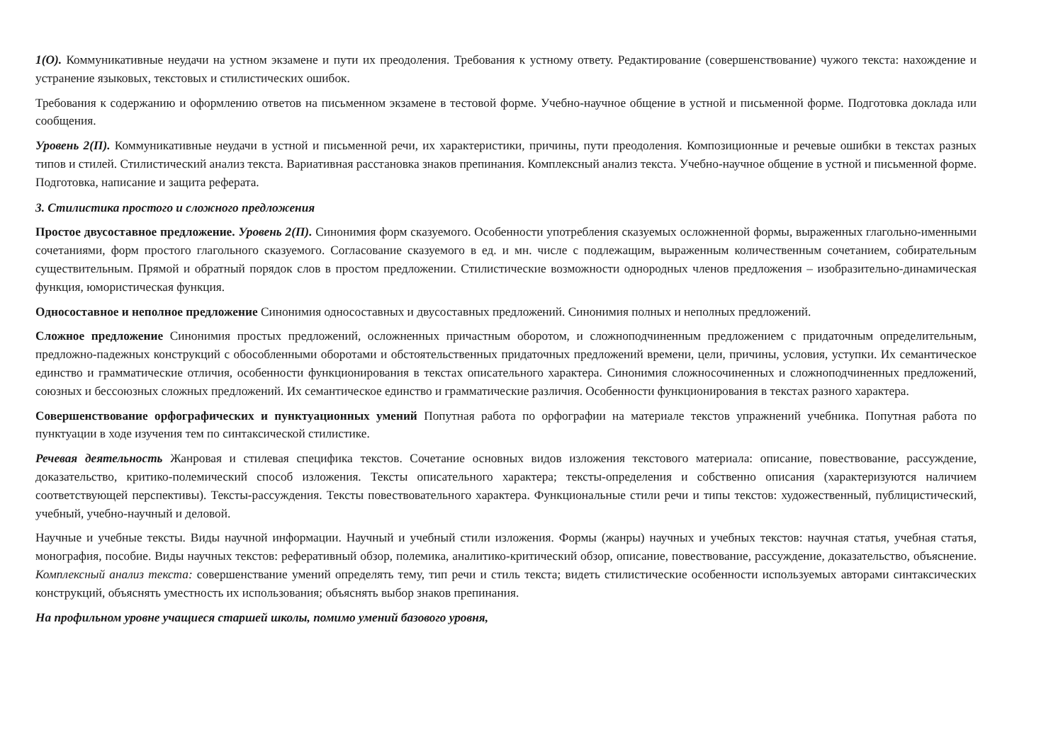1(О). Коммуникативные неудачи на устном экзамене и пути их преодоления. Требования к устному ответу. Редактирование (совершенствование) чужого текста: нахождение и устранение языковых, текстовых и стилистических ошибок.
Требования к содержанию и оформлению ответов на письменном экзамене в тестовой форме. Учебно-научное общение в устной и письменной форме. Подготовка доклада или сообщения.
Уровень 2(П). Коммуникативные неудачи в устной и письменной речи, их характеристики, причины, пути преодоления. Композиционные и речевые ошибки в текстах разных типов и стилей. Стилистический анализ текста. Вариативная расстановка знаков препинания. Комплексный анализ текста. Учебно-научное общение в устной и письменной форме. Подготовка, написание и защита реферата.
3. Стилистика простого и сложного предложения
Простое двусоставное предложение. Уровень 2(П). Синонимия форм сказуемого. Особенности употребления сказуемых осложненной формы, выраженных глагольно-именными сочетаниями, форм простого глагольного сказуемого. Согласование сказуемого в ед. и мн. числе с подлежащим, выраженным количественным сочетанием, собирательным существительным. Прямой и обратный порядок слов в простом предложении. Стилистические возможности однородных членов предложения – изобразительно-динамическая функция, юмористическая функция.
Односоставное и неполное предложение Синонимия односоставных и двусоставных предложений. Синонимия полных и неполных предложений.
Сложное предложение Синонимия простых предложений, осложненных причастным оборотом, и сложноподчиненным предложением с придаточным определительным, предложно-падежных конструкций с обособленными оборотами и обстоятельственных придаточных предложений времени, цели, причины, условия, уступки. Их семантическое единство и грамматические отличия, особенности функционирования в текстах описательного характера. Синонимия сложносочиненных и сложноподчиненных предложений, союзных и бессоюзных сложных предложений. Их семантическое единство и грамматические различия. Особенности функционирования в текстах разного характера.
Совершенствование орфографических и пунктуационных умений Попутная работа по орфографии на материале текстов упражнений учебника. Попутная работа по пунктуации в ходе изучения тем по синтаксической стилистике.
Речевая деятельность Жанровая и стилевая специфика текстов. Сочетание основных видов изложения текстового материала: описание, повествование, рассуждение, доказательство, критико-полемический способ изложения. Тексты описательного характера; тексты-определения и собственно описания (характеризуются наличием соответствующей перспективы). Тексты-рассуждения. Тексты повествовательного характера. Функциональные стили речи и типы текстов: художественный, публицистический, учебный, учебно-научный и деловой.
Научные и учебные тексты. Виды научной информации. Научный и учебный стили изложения. Формы (жанры) научных и учебных текстов: научная статья, учебная статья, монография, пособие. Виды научных текстов: реферативный обзор, полемика, аналитико-критический обзор, описание, повествование, рассуждение, доказательство, объяснение. Комплексный анализ текста: совершенствание умений определять тему, тип речи и стиль текста; видеть стилистические особенности используемых авторами синтаксических конструкций, объяснять уместность их использования; объяснять выбор знаков препинания.
На профильном уровне учащиеся старшей школы, помимо умений базового уровня,